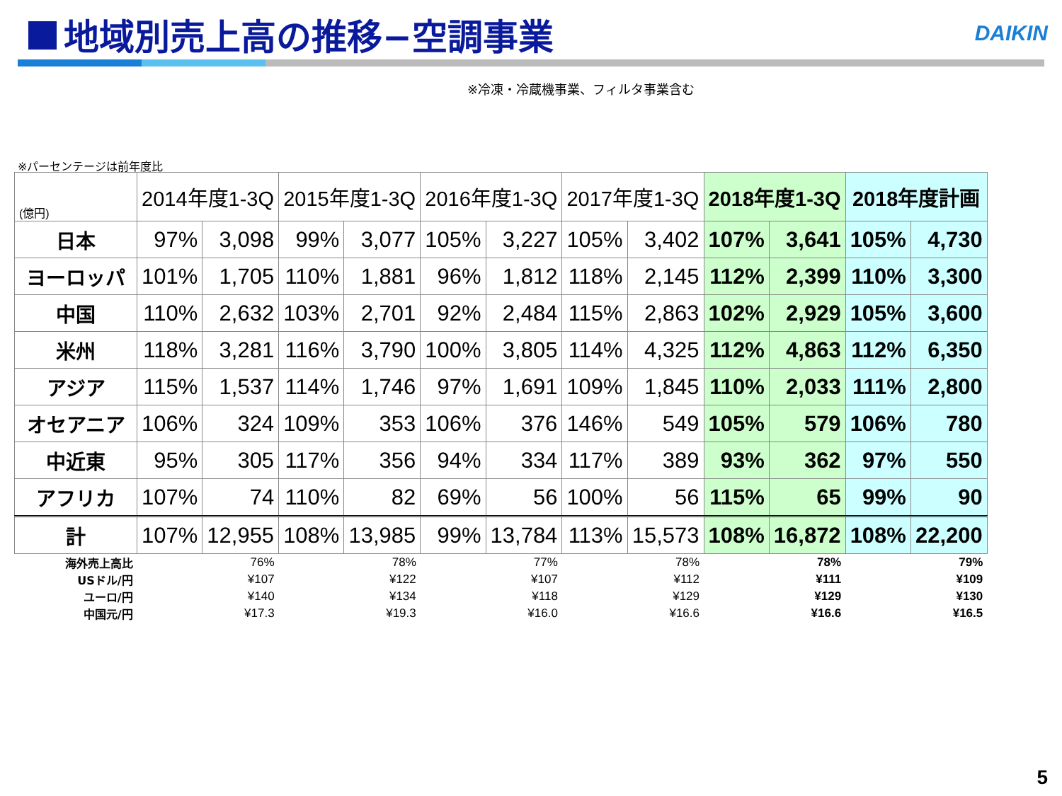地域別売上高の推移−空調事業 DAIKIN
※冷凍・冷蔵機事業、フィルタ事業含む
※パーセンテージは前年度比
| (億円) | 2014年度1-3Q | | 2015年度1-3Q | | 2016年度1-3Q | | 2017年度1-3Q | | 2018年度1-3Q | | 2018年度計画 | |
| --- | --- | --- | --- | --- | --- | --- | --- | --- | --- | --- | --- | --- |
| 日本 | 97% | 3,098 | 99% | 3,077 | 105% | 3,227 | 105% | 3,402 | 107% | 3,641 | 105% | 4,730 |
| ヨーロッパ | 101% | 1,705 | 110% | 1,881 | 96% | 1,812 | 118% | 2,145 | 112% | 2,399 | 110% | 3,300 |
| 中国 | 110% | 2,632 | 103% | 2,701 | 92% | 2,484 | 115% | 2,863 | 102% | 2,929 | 105% | 3,600 |
| 米州 | 118% | 3,281 | 116% | 3,790 | 100% | 3,805 | 114% | 4,325 | 112% | 4,863 | 112% | 6,350 |
| アジア | 115% | 1,537 | 114% | 1,746 | 97% | 1,691 | 109% | 1,845 | 110% | 2,033 | 111% | 2,800 |
| オセアニア | 106% | 324 | 109% | 353 | 106% | 376 | 146% | 549 | 105% | 579 | 106% | 780 |
| 中近東 | 95% | 305 | 117% | 356 | 94% | 334 | 117% | 389 | 93% | 362 | 97% | 550 |
| アフリカ | 107% | 74 | 110% | 82 | 69% | 56 | 100% | 56 | 115% | 65 | 99% | 90 |
| 計 | 107% | 12,955 | 108% | 13,985 | 99% | 13,784 | 113% | 15,573 | 108% | 16,872 | 108% | 22,200 |
| 海外売上高比 | 76% | | 78% | | 77% | | 78% | | 78% | | 79% | |
| USドル/円 | ¥107 | | ¥122 | | ¥107 | | ¥112 | | ¥111 | | ¥109 | |
| ユーロ/円 | ¥140 | | ¥134 | | ¥118 | | ¥129 | | ¥129 | | ¥130 | |
| 中国元/円 | ¥17.3 | | ¥19.3 | | ¥16.0 | | ¥16.6 | | ¥16.6 | | ¥16.5 | |
5